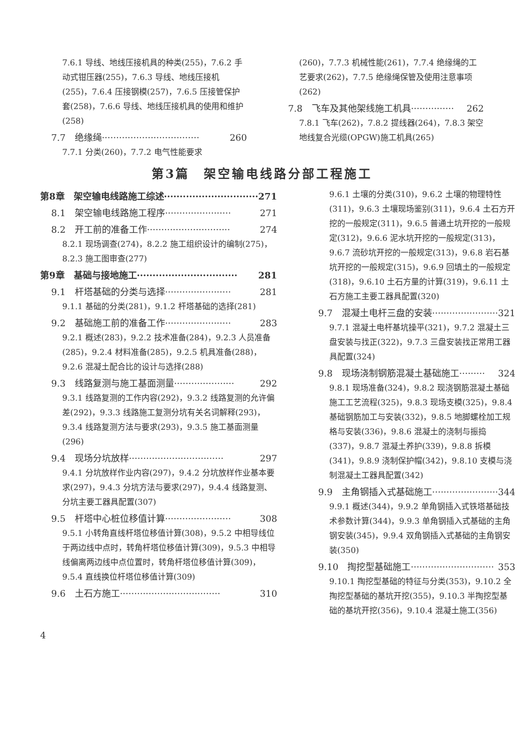7.6.1 导线、地线压接机具的种类(255)，7.6.2 手动式钳压器(255)，7.6.3 导线、地线压接机(255)，7.6.4 压接钢模(257)，7.6.5 压接管保护套(258)，7.6.6 导线、地线压接机具的使用和维护(258)
7.7　绝缘绳·································· 260
7.7.1 分类(260)，7.7.2 电气性能要求
(260)，7.7.3 机械性能(261)，7.7.4 绝缘绳的工艺要求(262)，7.7.5 绝缘绳保管及使用注意事项(262)
7.8　飞车及其他架线施工机具··············· 262
7.8.1 飞车(262)，7.8.2 提线器(264)，7.8.3 架空地线复合光缆(OPGW)施工机具(265)
第3篇　架空输电线路分部工程施工
第8章　架空输电线路施工综述······························ 271
8.1　架空输电线路施工程序······················· 271
8.2　开工前的准备工作····························· 274
8.2.1 现场调查(274)，8.2.2 施工组织设计的编制(275)，8.2.3 施工图审查(277)
第9章　基础与接地施工································ 281
9.1　杆塔基础的分类与选择······················· 281
9.1.1 基础的分类(281)，9.1.2 杆塔基础的选择(281)
9.2　基础施工前的准备工作······················· 283
9.2.1 概述(283)，9.2.2 技术准备(284)，9.2.3 人员准备(285)，9.2.4 材料准备(285)，9.2.5 机具准备(288)，9.2.6 混凝土配合比的设计与选择(288)
9.3　线路复测与施工基面测量····················· 292
9.3.1 线路复测的工作内容(292)，9.3.2 线路复测的允许偏差(292)，9.3.3 线路施工复测分坑有关名词解释(293)，9.3.4 线路复测方法与要求(293)，9.3.5 施工基面测量(296)
9.4　现场分坑放样································· 297
9.4.1 分坑放样作业内容(297)，9.4.2 分坑放样作业基本要求(297)，9.4.3 分坑方法与要求(297)，9.4.4 线路复测、分坑主要工器具配置(307)
9.5　杆塔中心桩位移值计算······················· 308
9.5.1 小转角直线杆塔位移值计算(308)，9.5.2 中相导线位于两边线中点时，转角杆塔位移值计算(309)，9.5.3 中相导线偏离两边线中点位置时，转角杆塔位移值计算(309)，9.5.4 直线换位杆塔位移值计算(309)
9.6　土石方施工··································· 310
9.6.1 土壤的分类(310)，9.6.2 土壤的物理特性(311)，9.6.3 土壤现场鉴别(311)，9.6.4 土石方开挖的一般规定(311)，9.6.5 普通土坑开挖的一般规定(312)，9.6.6 泥水坑开挖的一般规定(313)，9.6.7 流砂坑开挖的一般规定(313)，9.6.8 岩石基坑开挖的一般规定(315)，9.6.9 回填土的一般规定(318)，9.6.10 土石方量的计算(319)，9.6.11 土石方施工主要工器具配置(320)
9.7　混凝土电杆三盘的安装······················· 321
9.7.1 混凝土电杆基坑操平(321)，9.7.2 混凝土三盘安装与找正(322)，9.7.3 三盘安装找正常用工器具配置(324)
9.8　现场浇制钢筋混凝土基础施工········· 324
9.8.1 现场准备(324)，9.8.2 现浇钢筋混凝土基础施工工艺流程(325)，9.8.3 现场支模(325)，9.8.4 基础钢筋加工与安装(332)，9.8.5 地脚螺栓加工规格与安装(336)，9.8.6 混凝土的浇制与振捣(337)，9.8.7 混凝土养护(339)，9.8.8 拆模(341)，9.8.9 浇制保护帽(342)，9.8.10 支模与浇制混凝土工器具配置(342)
9.9　主角钢插入式基础施工······················· 344
9.9.1 概述(344)，9.9.2 单角钢插入式铁塔基础技术参数计算(344)，9.9.3 单角钢插入式基础的主角钢安装(345)，9.9.4 双角钢插入式基础的主角钢安装(350)
9.10　掏挖型基础施工····························· 353
9.10.1 掏挖型基础的特征与分类(353)，9.10.2 全掏挖型基础的基坑开挖(355)，9.10.3 半掏挖型基础的基坑开挖(356)，9.10.4 混凝土施工(356)
4